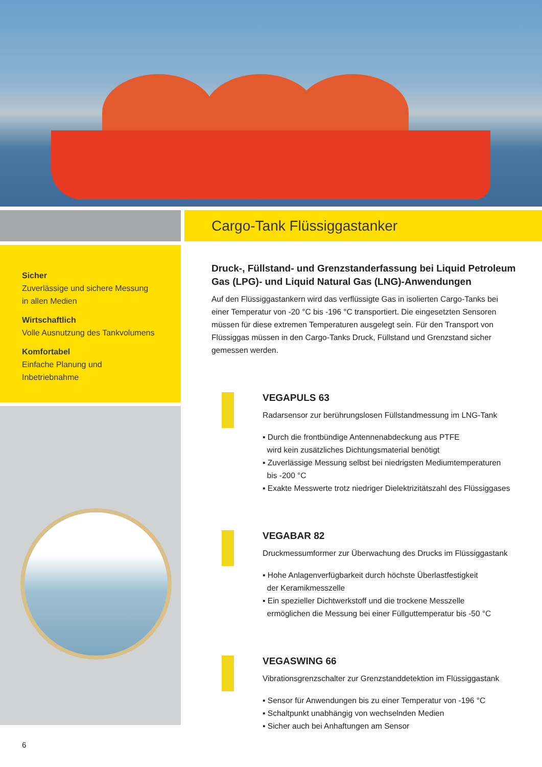Sicher
Zuverlässige und sichere Messung
in allen Medien
Wirtschaftlich
Volle Ausnutzung des Tankvolumens
Komfortabel
Einfache Planung und Inbetriebnahme
Cargo-Tank Flüssiggastanker
Druck-, Füllstand- und Grenzstanderfassung bei Liquid Petroleum Gas (LPG)- und Liquid Natural Gas (LNG)-Anwendungen
Auf den Flüssiggastankern wird das verflüssigte Gas in isolierten Cargo-Tanks bei einer Temperatur von -20 °C bis -196 °C transportiert. Die eingesetzten Sensoren müssen für diese extremen Temperaturen ausgelegt sein. Für den Transport von Flüssiggas müssen in den Cargo-Tanks Druck, Füllstand und Grenzstand sicher gemessen werden.
VEGAPULS 63
Radarsensor zur berührungslosen Füllstandmessung im LNG-Tank
▪ Durch die frontbündige Antennenabdeckung aus PTFE
wird kein zusätzliches Dichtungsmaterial benötigt
▪ Zuverlässige Messung selbst bei niedrigsten Mediumtemperaturen
bis -200 °C
▪ Exakte Messwerte trotz niedriger Dielektrizitätszahl des Flüssiggases
VEGABAR 82
Druckmessumformer zur Überwachung des Drucks im Flüssiggastank
▪ Hohe Anlagenverfügbarkeit durch höchste Überlastfestigkeit
der Keramikmesszelle
▪ Ein spezieller Dichtwerkstoff und die trockene Messzelle
ermöglichen die Messung bei einer Füllguttemperatur bis -50 °C
VEGASWING 66
Vibrationsgrenzschalter zur Grenzstanddetektion im Flüssiggastank
▪ Sensor für Anwendungen bis zu einer Temperatur von -196 °C
▪ Schaltpunkt unabhängig von wechselnden Medien
▪ Sicher auch bei Anhaftungen am Sensor
6